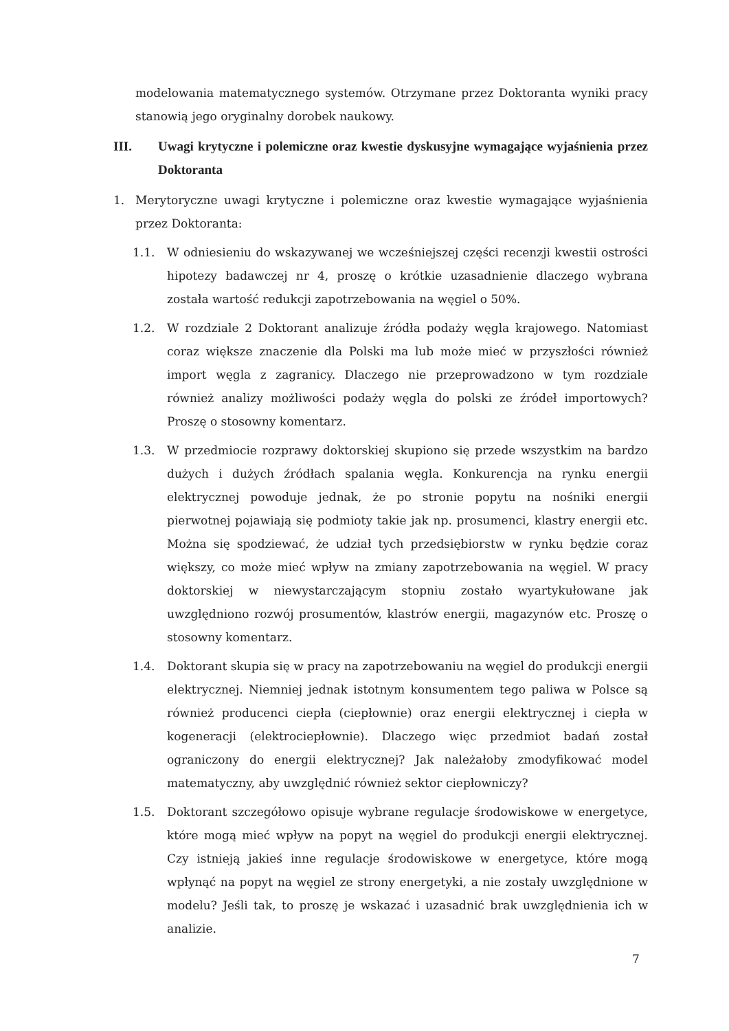modelowania matematycznego systemów. Otrzymane przez Doktoranta wyniki pracy stanowią jego oryginalny dorobek naukowy.
III. Uwagi krytyczne i polemiczne oraz kwestie dyskusyjne wymagające wyjaśnienia przez Doktoranta
1. Merytoryczne uwagi krytyczne i polemiczne oraz kwestie wymagające wyjaśnienia przez Doktoranta:
1.1. W odniesieniu do wskazywanej we wcześniejszej części recenzji kwestii ostrości hipotezy badawczej nr 4, proszę o krótkie uzasadnienie dlaczego wybrana została wartość redukcji zapotrzebowania na węgiel o 50%.
1.2. W rozdziale 2 Doktorant analizuje źródła podaży węgla krajowego. Natomiast coraz większe znaczenie dla Polski ma lub może mieć w przyszłości również import węgla z zagranicy. Dlaczego nie przeprowadzono w tym rozdziale również analizy możliwości podaży węgla do polski ze źródeł importowych? Proszę o stosowny komentarz.
1.3. W przedmiocie rozprawy doktorskiej skupiono się przede wszystkim na bardzo dużych i dużych źródłach spalania węgla. Konkurencja na rynku energii elektrycznej powoduje jednak, że po stronie popytu na nośniki energii pierwotnej pojawiają się podmioty takie jak np. prosumenci, klastry energii etc. Można się spodziewać, że udział tych przedsiębiorstw w rynku będzie coraz większy, co może mieć wpływ na zmiany zapotrzebowania na węgiel. W pracy doktorskiej w niewystarczającym stopniu zostało wyartykułowane jak uwzględniono rozwój prosumentów, klastrów energii, magazynów etc. Proszę o stosowny komentarz.
1.4. Doktorant skupia się w pracy na zapotrzebowaniu na węgiel do produkcji energii elektrycznej. Niemniej jednak istotnym konsumentem tego paliwa w Polsce są również producenci ciepła (ciepłownie) oraz energii elektrycznej i ciepła w kogeneracji (elektrociepłownie). Dlaczego więc przedmiot badań został ograniczony do energii elektrycznej? Jak należałoby zmodyfikować model matematyczny, aby uwzględnić również sektor ciepłowniczy?
1.5. Doktorant szczegółowo opisuje wybrane regulacje środowiskowe w energetyce, które mogą mieć wpływ na popyt na węgiel do produkcji energii elektrycznej. Czy istnieją jakieś inne regulacje środowiskowe w energetyce, które mogą wpłynąć na popyt na węgiel ze strony energetyki, a nie zostały uwzględnione w modelu? Jeśli tak, to proszę je wskazać i uzasadnić brak uwzględnienia ich w analizie.
7